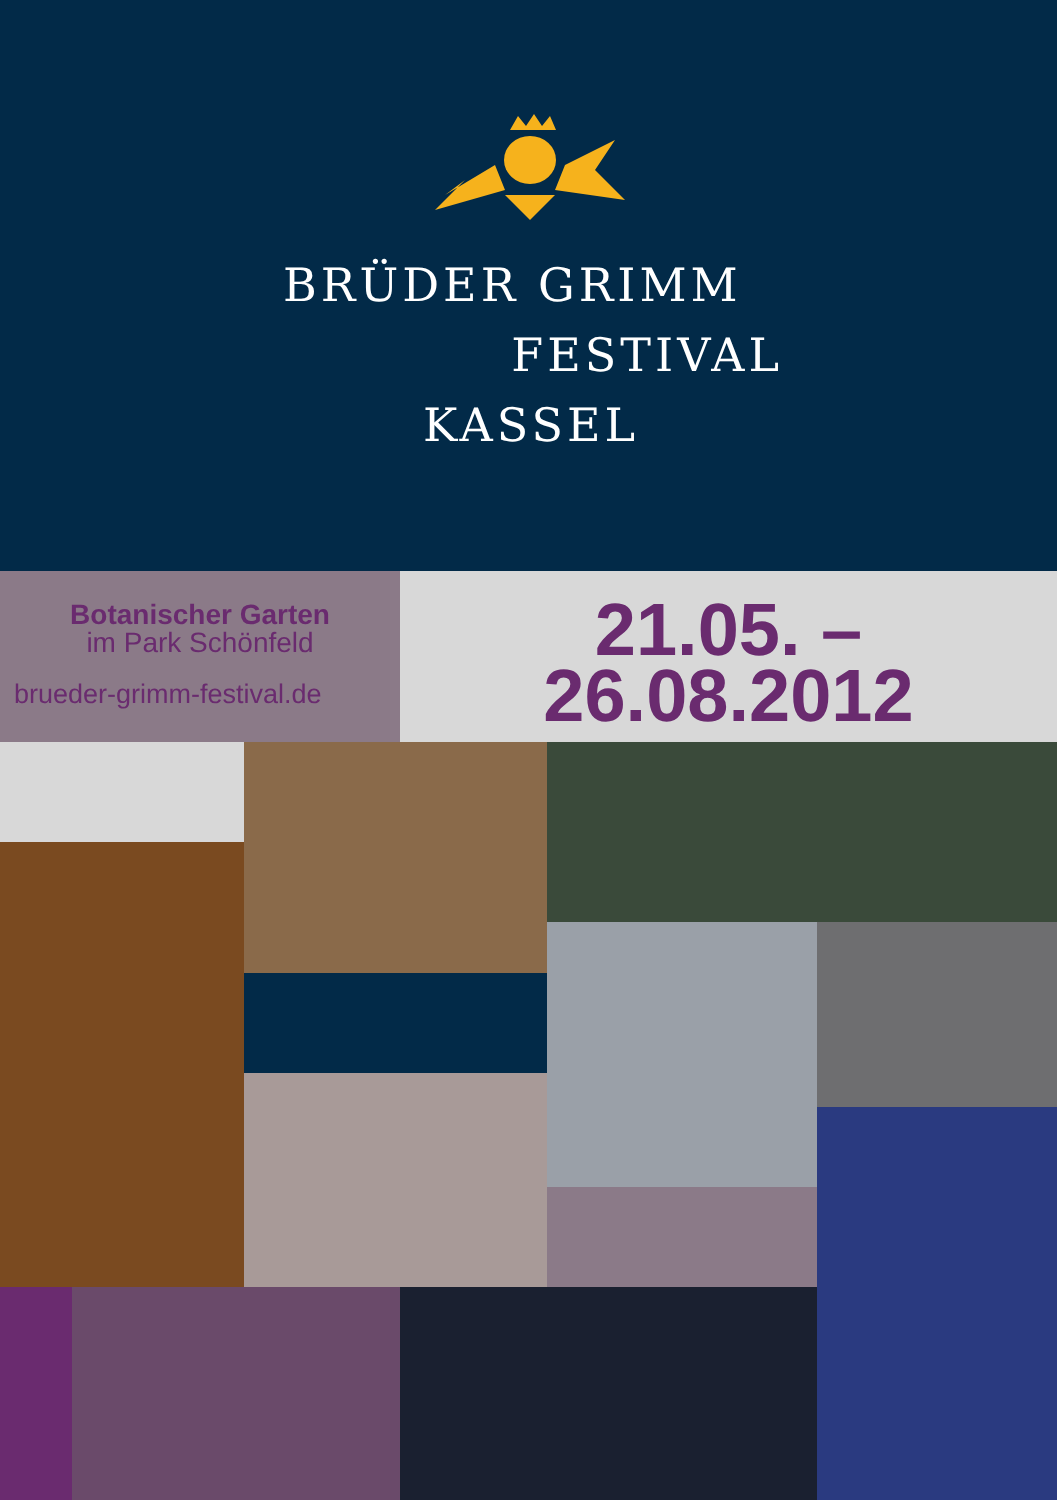BRÜDER GRIMM
FESTIVAL
KASSEL
Botanischer Garten
im Park Schönfeld
brueder-grimm-festival.de
21.05. –
26.08.2012